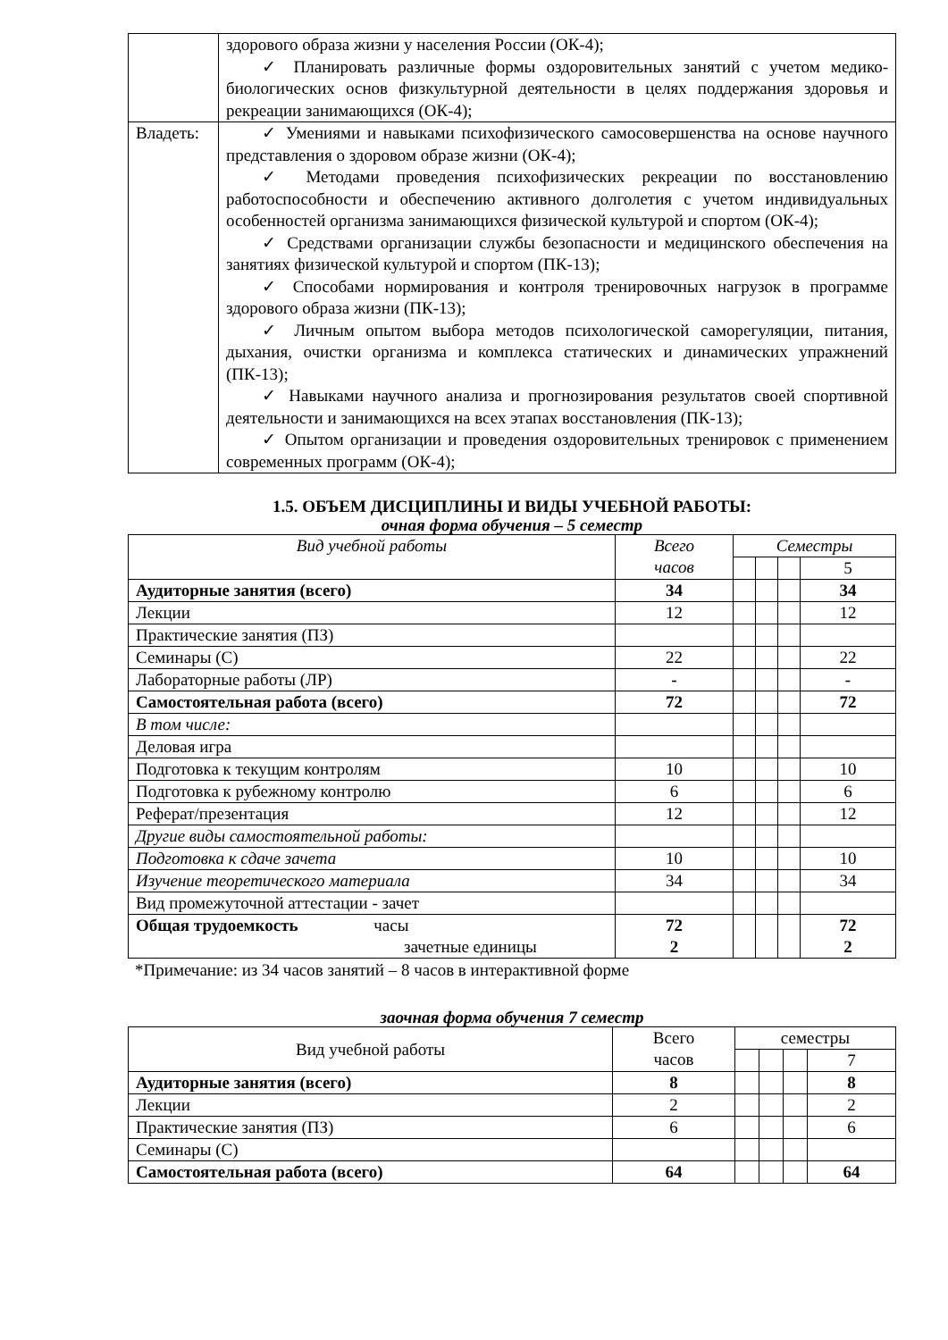| | здорового образа жизни у населения России (ОК-4); ✓ Планировать различные формы оздоровительных занятий с учетом медико-биологических основ физкультурной деятельности в целях поддержания здоровья и рекреации занимающихся (ОК-4); |
| Владеть: | ✓ Умениями и навыками психофизического самосовершенства на основе научного представления о здоровом образе жизни (ОК-4); ✓ Методами проведения психофизических рекреации по восстановлению работоспособности и обеспечению активного долголетия с учетом индивидуальных особенностей организма занимающихся физической культурой и спортом (ОК-4); ✓ Средствами организации службы безопасности и медицинского обеспечения на занятиях физической культурой и спортом (ПК-13); ✓ Способами нормирования и контроля тренировочных нагрузок в программе здорового образа жизни (ПК-13); ✓ Личным опытом выбора методов психологической саморегуляции, питания, дыхания, очистки организма и комплекса статических и динамических упражнений (ПК-13); ✓ Навыками научного анализа и прогнозирования результатов своей спортивной деятельности и занимающихся на всех этапах восстановления (ПК-13); ✓ Опытом организации и проведения оздоровительных тренировок с применением современных программ (ОК-4); |
1.5. ОБЪЕМ ДИСЦИПЛИНЫ И ВИДЫ УЧЕБНОЙ РАБОТЫ:
очная форма обучения – 5 семестр
| Вид учебной работы | Всего часов | Семестры | | | |
| --- | --- | --- | --- | --- | --- |
| | | | | | 5 |
| Аудиторные занятия (всего) | 34 | | | | 34 |
| Лекции | 12 | | | | 12 |
| Практические занятия (ПЗ) | | | | | |
| Семинары (С) | 22 | | | | 22 |
| Лабораторные работы (ЛР) | - | | | | - |
| Самостоятельная работа (всего) | 72 | | | | 72 |
| В том числе: | | | | | |
| Деловая игра | | | | | |
| Подготовка к текущим контролям | 10 | | | | 10 |
| Подготовка к рубежному контролю | 6 | | | | 6 |
| Реферат/презентация | 12 | | | | 12 |
| Другие виды самостоятельной работы: | | | | | |
| Подготовка к сдаче зачета | 10 | | | | 10 |
| Изучение теоретического материала | 34 | | | | 34 |
| Вид промежуточной аттестации - зачет | | | | | |
| Общая трудоемкость часы зачетные единицы | 72 2 | | | | 72 2 |
*Примечание: из 34 часов занятий – 8 часов в интерактивной форме
заочная форма обучения 7 семестр
| Вид учебной работы | Всего часов | семестры | | | |
| | | | | | 7 |
| Аудиторные занятия (всего) | 8 | | | | 8 |
| Лекции | 2 | | | | 2 |
| Практические занятия (ПЗ) | 6 | | | | 6 |
| Семинары (С) | | | | | |
| Самостоятельная работа (всего) | 64 | | | | 64 |